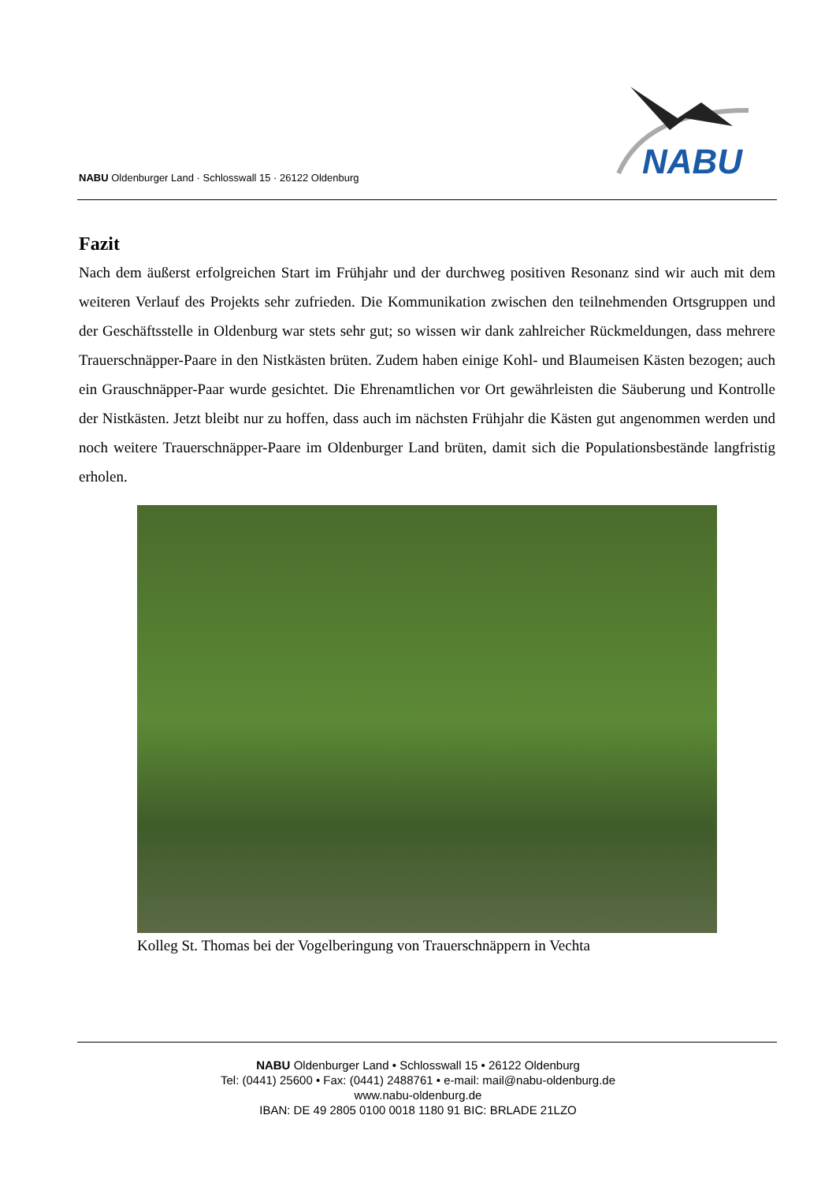NABU Oldenburger Land · Schlosswall 15 · 26122 Oldenburg
NABU
Fazit
Nach dem äußerst erfolgreichen Start im Frühjahr und der durchweg positiven Resonanz sind wir auch mit dem weiteren Verlauf des Projekts sehr zufrieden. Die Kommunikation zwischen den teilnehmenden Ortsgruppen und der Geschäftsstelle in Oldenburg war stets sehr gut; so wissen wir dank zahlreicher Rückmeldungen, dass mehrere Trauerschnäpper-Paare in den Nistkästen brüten. Zudem haben einige Kohl- und Blaumeisen Kästen bezogen; auch ein Grauschnäpper-Paar wurde gesichtet. Die Ehrenamtlichen vor Ort gewährleisten die Säuberung und Kontrolle der Nistkästen. Jetzt bleibt nur zu hoffen, dass auch im nächsten Frühjahr die Kästen gut angenommen werden und noch weitere Trauerschnäpper-Paare im Oldenburger Land brüten, damit sich die Populationsbestände langfristig erholen.
Kolleg St. Thomas bei der Vogelberingung von Trauerschnäppern in Vechta
NABU Oldenburger Land • Schlosswall 15 • 26122 Oldenburg
Tel: (0441) 25600 • Fax: (0441) 2488761 • e-mail: mail@nabu-oldenburg.de
www.nabu-oldenburg.de
IBAN: DE 49 2805 0100 0018 1180 91 BIC: BRLADE 21LZO